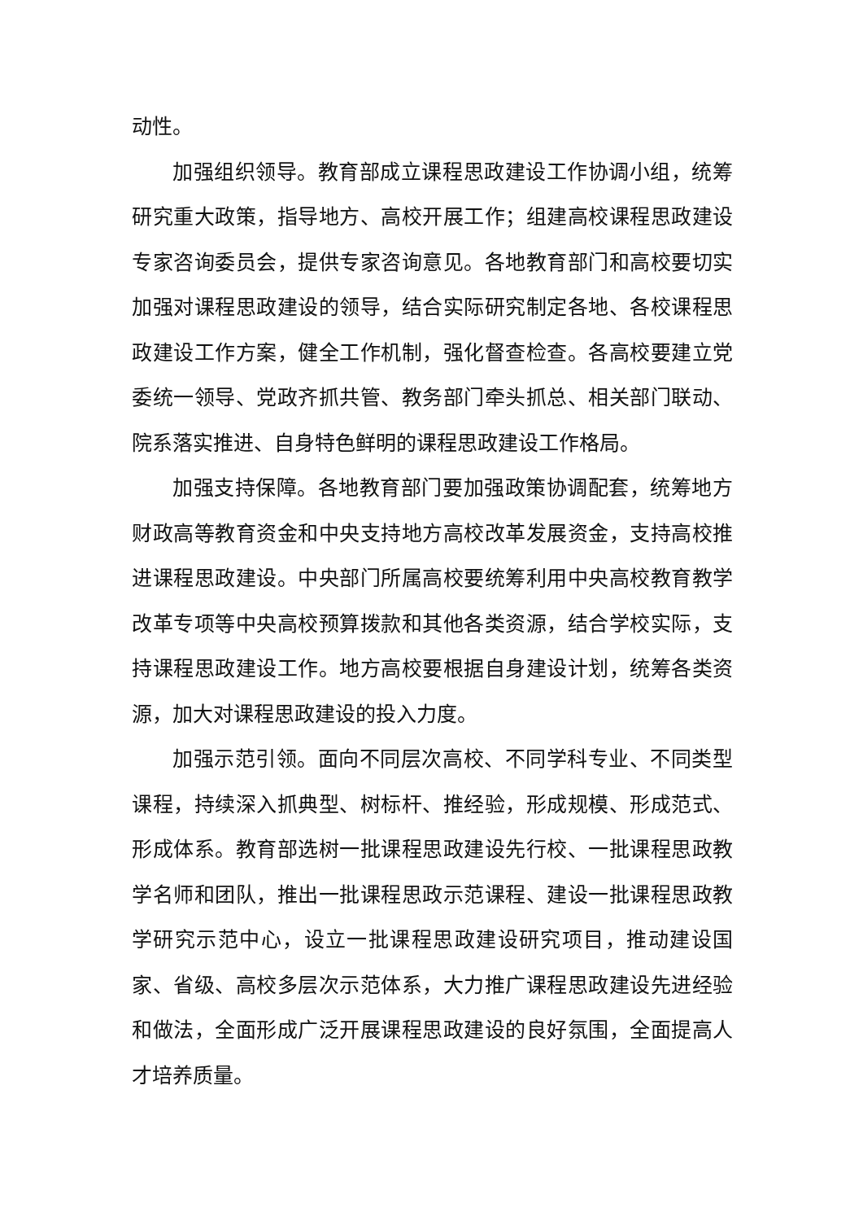动性。
加强组织领导。教育部成立课程思政建设工作协调小组，统筹研究重大政策，指导地方、高校开展工作；组建高校课程思政建设专家咨询委员会，提供专家咨询意见。各地教育部门和高校要切实加强对课程思政建设的领导，结合实际研究制定各地、各校课程思政建设工作方案，健全工作机制，强化督查检查。各高校要建立党委统一领导、党政齐抓共管、教务部门牵头抓总、相关部门联动、院系落实推进、自身特色鲜明的课程思政建设工作格局。
加强支持保障。各地教育部门要加强政策协调配套，统筹地方财政高等教育资金和中央支持地方高校改革发展资金，支持高校推进课程思政建设。中央部门所属高校要统筹利用中央高校教育教学改革专项等中央高校预算拨款和其他各类资源，结合学校实际，支持课程思政建设工作。地方高校要根据自身建设计划，统筹各类资源，加大对课程思政建设的投入力度。
加强示范引领。面向不同层次高校、不同学科专业、不同类型课程，持续深入抓典型、树标杆、推经验，形成规模、形成范式、形成体系。教育部选树一批课程思政建设先行校、一批课程思政教学名师和团队，推出一批课程思政示范课程、建设一批课程思政教学研究示范中心，设立一批课程思政建设研究项目，推动建设国家、省级、高校多层次示范体系，大力推广课程思政建设先进经验和做法，全面形成广泛开展课程思政建设的良好氛围，全面提高人才培养质量。